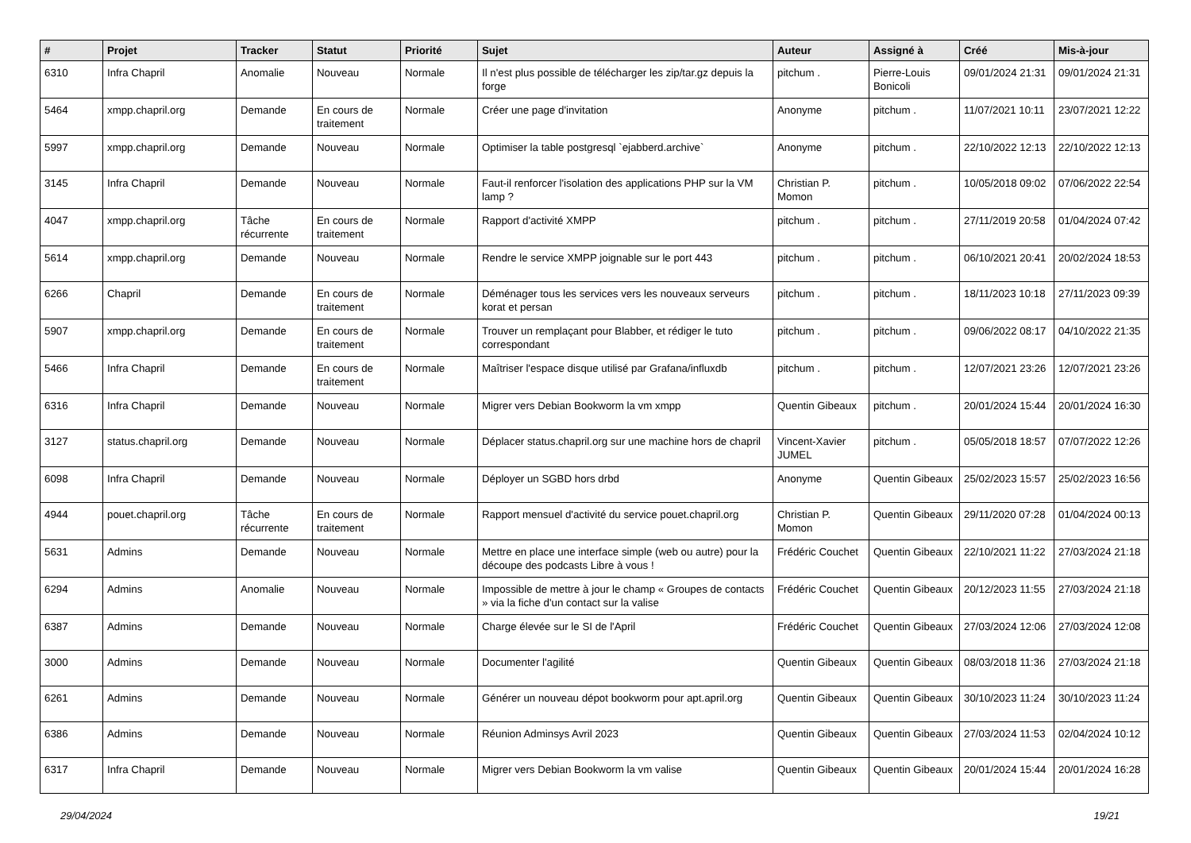| # | Projet | Tracker | Statut | Priorité | Sujet | Auteur | Assigné à | Créé | Mis-à-jour |
| --- | --- | --- | --- | --- | --- | --- | --- | --- | --- |
| 6310 | Infra Chapril | Anomalie | Nouveau | Normale | Il n'est plus possible de télécharger les zip/tar.gz depuis la forge | pitchum . | Pierre-Louis Bonicoli | 09/01/2024 21:31 | 09/01/2024 21:31 |
| 5464 | xmpp.chapril.org | Demande | En cours de traitement | Normale | Créer une page d'invitation | Anonyme | pitchum . | 11/07/2021 10:11 | 23/07/2021 12:22 |
| 5997 | xmpp.chapril.org | Demande | Nouveau | Normale | Optimiser la table postgresql `ejabberd.archive` | Anonyme | pitchum . | 22/10/2022 12:13 | 22/10/2022 12:13 |
| 3145 | Infra Chapril | Demande | Nouveau | Normale | Faut-il renforcer l'isolation des applications PHP sur la VM lamp ? | Christian P. Momon | pitchum . | 10/05/2018 09:02 | 07/06/2022 22:54 |
| 4047 | xmpp.chapril.org | Tâche récurrente | En cours de traitement | Normale | Rapport d'activité XMPP | pitchum . | pitchum . | 27/11/2019 20:58 | 01/04/2024 07:42 |
| 5614 | xmpp.chapril.org | Demande | Nouveau | Normale | Rendre le service XMPP joignable sur le port 443 | pitchum . | pitchum . | 06/10/2021 20:41 | 20/02/2024 18:53 |
| 6266 | Chapril | Demande | En cours de traitement | Normale | Déménager tous les services vers les nouveaux serveurs korat et persan | pitchum . | pitchum . | 18/11/2023 10:18 | 27/11/2023 09:39 |
| 5907 | xmpp.chapril.org | Demande | En cours de traitement | Normale | Trouver un remplaçant pour Blabber, et rédiger le tuto correspondant | pitchum . | pitchum . | 09/06/2022 08:17 | 04/10/2022 21:35 |
| 5466 | Infra Chapril | Demande | En cours de traitement | Normale | Maîtriser l'espace disque utilisé par Grafana/influxdb | pitchum . | pitchum . | 12/07/2021 23:26 | 12/07/2021 23:26 |
| 6316 | Infra Chapril | Demande | Nouveau | Normale | Migrer vers Debian Bookworm la vm xmpp | Quentin Gibeaux | pitchum . | 20/01/2024 15:44 | 20/01/2024 16:30 |
| 3127 | status.chapril.org | Demande | Nouveau | Normale | Déplacer status.chapril.org sur une machine hors de chapril | Vincent-Xavier JUMEL | pitchum . | 05/05/2018 18:57 | 07/07/2022 12:26 |
| 6098 | Infra Chapril | Demande | Nouveau | Normale | Déployer un SGBD hors drbd | Anonyme | Quentin Gibeaux | 25/02/2023 15:57 | 25/02/2023 16:56 |
| 4944 | pouet.chapril.org | Tâche récurrente | En cours de traitement | Normale | Rapport mensuel d'activité du service pouet.chapril.org | Christian P. Momon | Quentin Gibeaux | 29/11/2020 07:28 | 01/04/2024 00:13 |
| 5631 | Admins | Demande | Nouveau | Normale | Mettre en place une interface simple (web ou autre) pour la découpe des podcasts Libre à vous ! | Frédéric Couchet | Quentin Gibeaux | 22/10/2021 11:22 | 27/03/2024 21:18 |
| 6294 | Admins | Anomalie | Nouveau | Normale | Impossible de mettre à jour le champ « Groupes de contacts » via la fiche d'un contact sur la valise | Frédéric Couchet | Quentin Gibeaux | 20/12/2023 11:55 | 27/03/2024 21:18 |
| 6387 | Admins | Demande | Nouveau | Normale | Charge élevée sur le SI de l'April | Frédéric Couchet | Quentin Gibeaux | 27/03/2024 12:06 | 27/03/2024 12:08 |
| 3000 | Admins | Demande | Nouveau | Normale | Documenter l'agilité | Quentin Gibeaux | Quentin Gibeaux | 08/03/2018 11:36 | 27/03/2024 21:18 |
| 6261 | Admins | Demande | Nouveau | Normale | Générer un nouveau dépot bookworm pour apt.april.org | Quentin Gibeaux | Quentin Gibeaux | 30/10/2023 11:24 | 30/10/2023 11:24 |
| 6386 | Admins | Demande | Nouveau | Normale | Réunion Adminsys Avril 2023 | Quentin Gibeaux | Quentin Gibeaux | 27/03/2024 11:53 | 02/04/2024 10:12 |
| 6317 | Infra Chapril | Demande | Nouveau | Normale | Migrer vers Debian Bookworm la vm valise | Quentin Gibeaux | Quentin Gibeaux | 20/01/2024 15:44 | 20/01/2024 16:28 |
29/04/2024 19/21